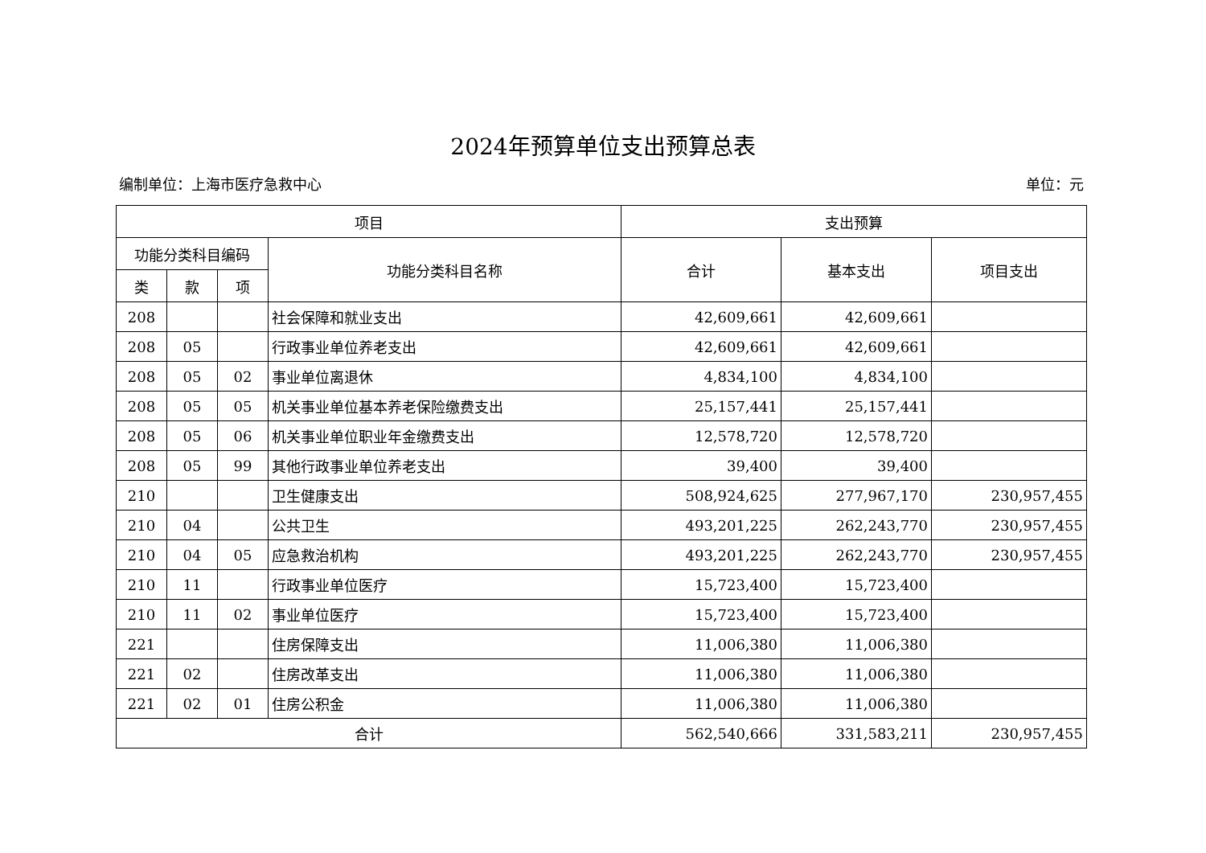2024年预算单位支出预算总表
编制单位：上海市医疗急救中心 单位：元
| 项目 | | | | 支出预算 | | |
| --- | --- | --- | --- | --- | --- | --- |
| 功能分类科目编码 | | | 功能分类科目名称 | 合计 | 基本支出 | 项目支出 |
| 类 | 款 | 项 | | | | |
| 208 | | | 社会保障和就业支出 | 42,609,661 | 42,609,661 | |
| 208 | 05 | | 行政事业单位养老支出 | 42,609,661 | 42,609,661 | |
| 208 | 05 | 02 | 事业单位离退休 | 4,834,100 | 4,834,100 | |
| 208 | 05 | 05 | 机关事业单位基本养老保险缴费支出 | 25,157,441 | 25,157,441 | |
| 208 | 05 | 06 | 机关事业单位职业年金缴费支出 | 12,578,720 | 12,578,720 | |
| 208 | 05 | 99 | 其他行政事业单位养老支出 | 39,400 | 39,400 | |
| 210 | | | 卫生健康支出 | 508,924,625 | 277,967,170 | 230,957,455 |
| 210 | 04 | | 公共卫生 | 493,201,225 | 262,243,770 | 230,957,455 |
| 210 | 04 | 05 | 应急救治机构 | 493,201,225 | 262,243,770 | 230,957,455 |
| 210 | 11 | | 行政事业单位医疗 | 15,723,400 | 15,723,400 | |
| 210 | 11 | 02 | 事业单位医疗 | 15,723,400 | 15,723,400 | |
| 221 | | | 住房保障支出 | 11,006,380 | 11,006,380 | |
| 221 | 02 | | 住房改革支出 | 11,006,380 | 11,006,380 | |
| 221 | 02 | 01 | 住房公积金 | 11,006,380 | 11,006,380 | |
| 合计 | | | | 562,540,666 | 331,583,211 | 230,957,455 |